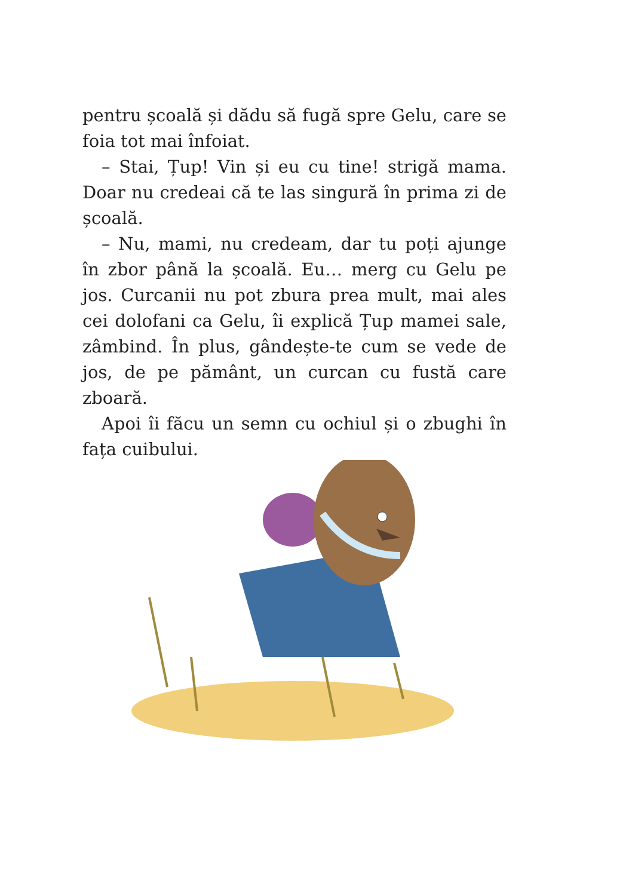pentru școală și dădu să fugă spre Gelu, care se foia tot mai înfoiat.
– Stai, Țup! Vin și eu cu tine! strigă mama. Doar nu credeai că te las singură în prima zi de școală.
– Nu, mami, nu credeam, dar tu poți ajunge în zbor până la școală. Eu… merg cu Gelu pe jos. Curcanii nu pot zbura prea mult, mai ales cei dolofani ca Gelu, îi explică Țup mamei sale, zâmbind. În plus, gândește-te cum se vede de jos, de pe pământ, un curcan cu fustă care zboară.
Apoi îi făcu un semn cu ochiul și o zbughi în fața cuibului.